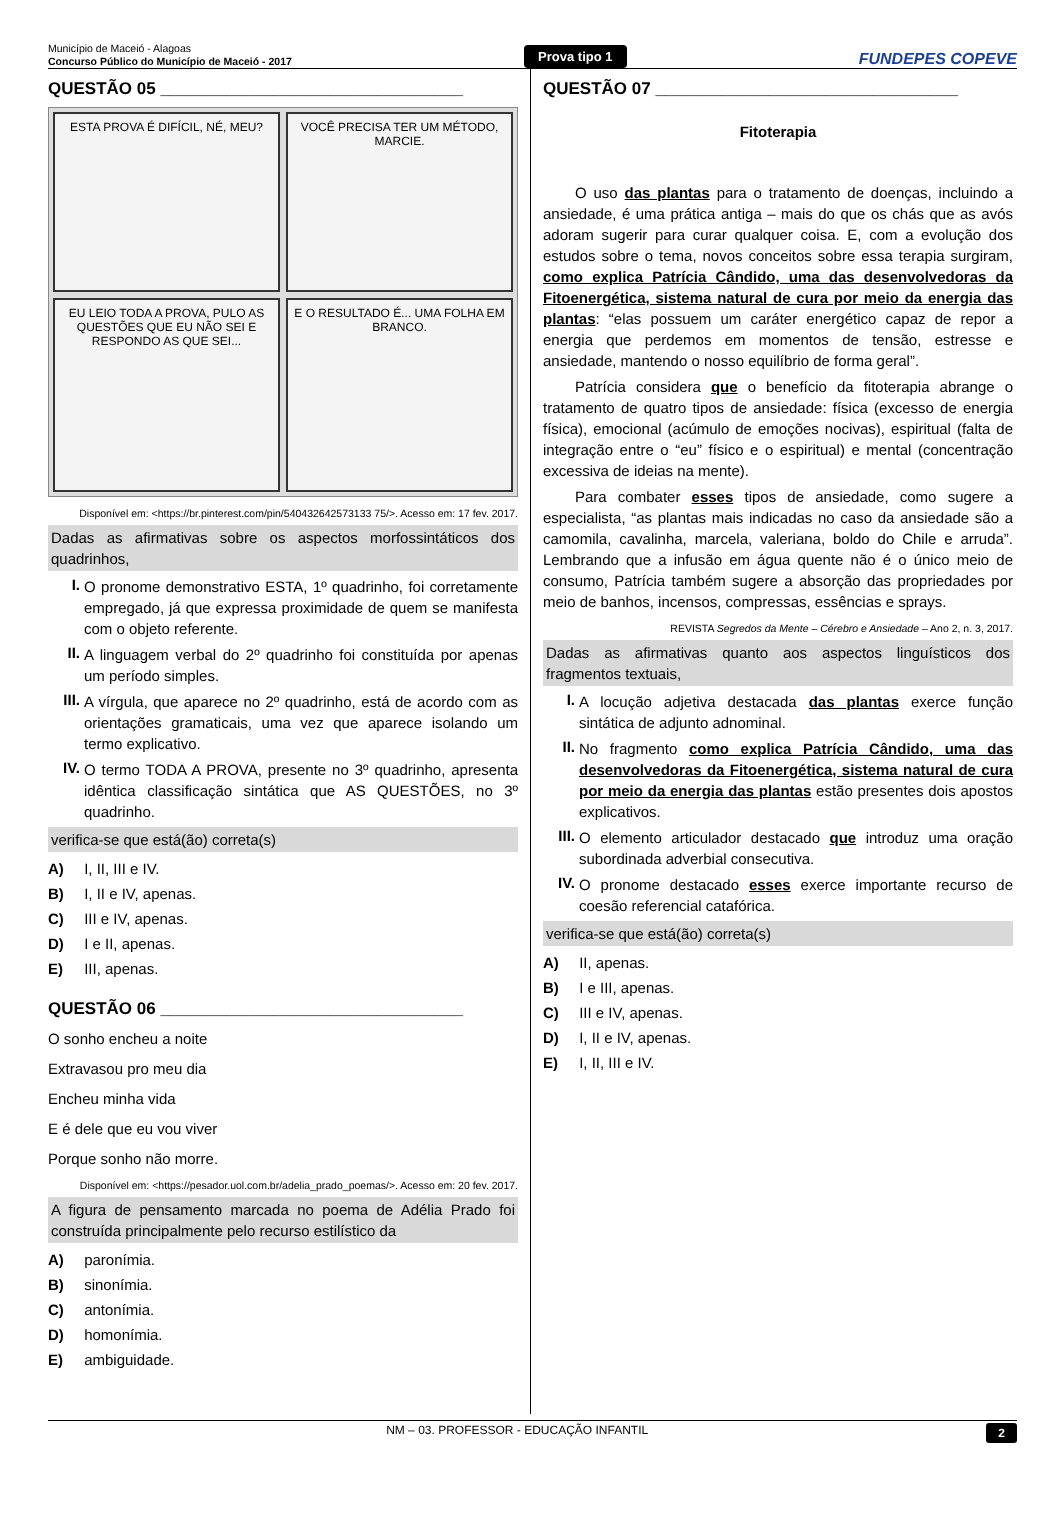Município de Maceió - Alagoas
Concurso Público do Município de Maceió - 2017
Prova tipo 1
FUNDEPES COPEVE
QUESTÃO 05 ________________________________
ESTA PROVA É DIFÍCIL, NÉ, MEU?
VOCÊ PRECISA TER UM MÉTODO, MARCIE.
EU LEIO TODA A PROVA, PULO AS QUESTÕES QUE EU NÃO SEI E RESPONDO AS QUE SEI...
E O RESULTADO É... UMA FOLHA EM BRANCO.
Disponível em: <https://br.pinterest.com/pin/540432642573133 75/>. Acesso em: 17 fev. 2017.
Dadas as afirmativas sobre os aspectos morfossintáticos dos quadrinhos,
I.
O pronome demonstrativo ESTA, 1º quadrinho, foi corretamente empregado, já que expressa proximidade de quem se manifesta com o objeto referente.
II.
A linguagem verbal do 2º quadrinho foi constituída por apenas um período simples.
III.
A vírgula, que aparece no 2º quadrinho, está de acordo com as orientações gramaticais, uma vez que aparece isolando um termo explicativo.
IV.
O termo TODA A PROVA, presente no 3º quadrinho, apresenta idêntica classificação sintática que AS QUESTÕES, no 3º quadrinho.
verifica-se que está(ão) correta(s)
A) I, II, III e IV.
B) I, II e IV, apenas.
C) III e IV, apenas.
D) I e II, apenas.
E) III, apenas.
QUESTÃO 06 ________________________________
O sonho encheu a noite
Extravasou pro meu dia
Encheu minha vida
E é dele que eu vou viver
Porque sonho não morre.
Disponível em: <https://pesador.uol.com.br/adelia_prado_poemas/>. Acesso em: 20 fev. 2017.
A figura de pensamento marcada no poema de Adélia Prado foi construída principalmente pelo recurso estilístico da
A) paronímia.
B) sinonímia.
C) antonímia.
D) homonímia.
E) ambiguidade.
QUESTÃO 07 ________________________________
Fitoterapia
O uso das plantas para o tratamento de doenças, incluindo a ansiedade, é uma prática antiga – mais do que os chás que as avós adoram sugerir para curar qualquer coisa. E, com a evolução dos estudos sobre o tema, novos conceitos sobre essa terapia surgiram, como explica Patrícia Cândido, uma das desenvolvedoras da Fitoenergética, sistema natural de cura por meio da energia das plantas: “elas possuem um caráter energético capaz de repor a energia que perdemos em momentos de tensão, estresse e ansiedade, mantendo o nosso equilíbrio de forma geral”.
Patrícia considera que o benefício da fitoterapia abrange o tratamento de quatro tipos de ansiedade: física (excesso de energia física), emocional (acúmulo de emoções nocivas), espiritual (falta de integração entre o “eu” físico e o espiritual) e mental (concentração excessiva de ideias na mente).
Para combater esses tipos de ansiedade, como sugere a especialista, “as plantas mais indicadas no caso da ansiedade são a camomila, cavalinha, marcela, valeriana, boldo do Chile e arruda”. Lembrando que a infusão em água quente não é o único meio de consumo, Patrícia também sugere a absorção das propriedades por meio de banhos, incensos, compressas, essências e sprays.
REVISTA Segredos da Mente – Cérebro e Ansiedade – Ano 2, n. 3, 2017.
Dadas as afirmativas quanto aos aspectos linguísticos dos fragmentos textuais,
I.
A locução adjetiva destacada das plantas exerce função sintática de adjunto adnominal.
II.
No fragmento como explica Patrícia Cândido, uma das desenvolvedoras da Fitoenergética, sistema natural de cura por meio da energia das plantas estão presentes dois apostos explicativos.
III.
O elemento articulador destacado que introduz uma oração subordinada adverbial consecutiva.
IV.
O pronome destacado esses exerce importante recurso de coesão referencial catafórica.
verifica-se que está(ão) correta(s)
A) II, apenas.
B) I e III, apenas.
C) III e IV, apenas.
D) I, II e IV, apenas.
E) I, II, III e IV.
NM – 03. PROFESSOR - EDUCAÇÃO INFANTIL 2